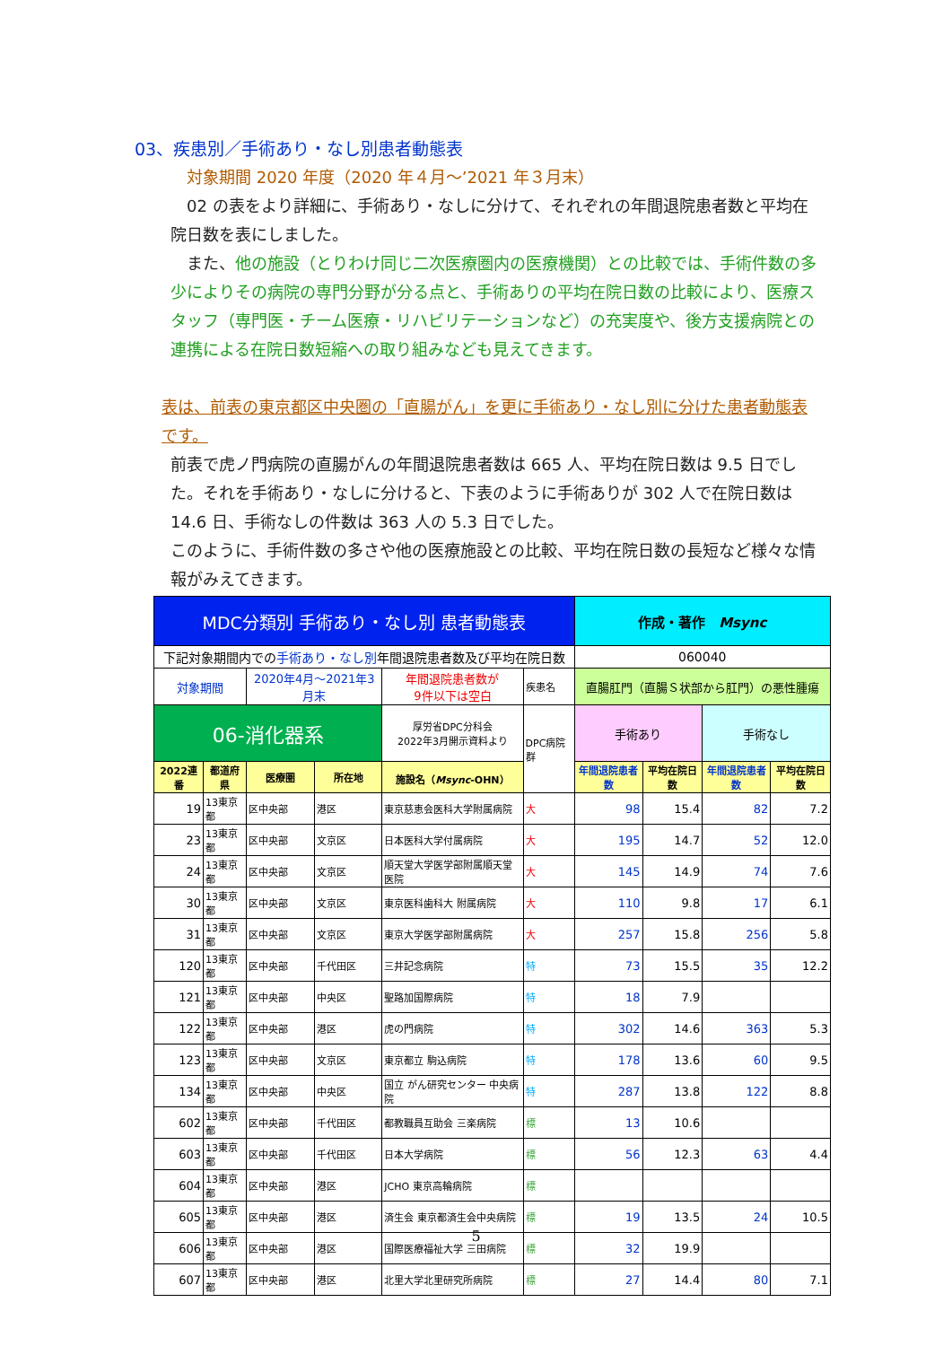03、疾患別／手術あり・なし別患者動態表
対象期間 2020 年度（2020 年４月～’2021 年３月末）
　02 の表をより詳細に、手術あり・なしに分けて、それぞれの年間退院患者数と平均在院日数を表にしました。
　また、他の施設（とりわけ同じ二次医療圏内の医療機関）との比較では、手術件数の多少によりその病院の専門分野が分る点と、手術ありの平均在院日数の比較により、医療スタッフ（専門医・チーム医療・リハビリテーションなど）の充実度や、後方支援病院との連携による在院日数短縮への取り組みなども見えてきます。
表は、前表の東京都区中央圏の「直腸がん」を更に手術あり・なし別に分けた患者動態表です。
前表で虎ノ門病院の直腸がんの年間退院患者数は 665 人、平均在院日数は 9.5 日でした。それを手術あり・なしに分けると、下表のように手術ありが 302 人で在院日数は 14.6 日、手術なしの件数は 363 人の 5.3 日でした。
このように、手術件数の多さや他の医療施設との比較、平均在院日数の長短など様々な情報がみえてきます。
| MDC分類別 手術あり・なし別 患者動態表 | | | | | | 作成・著作 Msync | | | |
| 下記対象期間内での 手術あり・なし別 年間退院患者数及び平均在院日数 | | | | | | 060040 | | | |
| 対象期間 | | 2020年4月～2021年3月末 | | 年間退院患者数が 9件以下は空白 | 疾患名 | 直腸肛門（直腸Ｓ状部から肛門）の悪性腫瘍 | | | |
| 06-消化器系 | | | | 厚労省DPC分科会 2022年3月開示資料より | DPC病院群 | 手術あり | | 手術なし | |
| 2022連番 | 都道府県 | 医療圏 | 所在地 | 施設名（ Msync -OHN） | | 年間退院患者数 | 平均在院日数 | 年間退院患者数 | 平均在院日数 |
| 19 | 13東京都 | 区中央部 | 港区 | 東京慈恵会医科大学附属病院 | 大 | 98 | 15.4 | 82 | 7.2 |
| 23 | 13東京都 | 区中央部 | 文京区 | 日本医科大学付属病院 | 大 | 195 | 14.7 | 52 | 12.0 |
| 24 | 13東京都 | 区中央部 | 文京区 | 順天堂大学医学部附属順天堂医院 | 大 | 145 | 14.9 | 74 | 7.6 |
| 30 | 13東京都 | 区中央部 | 文京区 | 東京医科歯科大 附属病院 | 大 | 110 | 9.8 | 17 | 6.1 |
| 31 | 13東京都 | 区中央部 | 文京区 | 東京大学医学部附属病院 | 大 | 257 | 15.8 | 256 | 5.8 |
| 120 | 13東京都 | 区中央部 | 千代田区 | 三井記念病院 | 特 | 73 | 15.5 | 35 | 12.2 |
| 121 | 13東京都 | 区中央部 | 中央区 | 聖路加国際病院 | 特 | 18 | 7.9 | | |
| 122 | 13東京都 | 区中央部 | 港区 | 虎の門病院 | 特 | 302 | 14.6 | 363 | 5.3 |
| 123 | 13東京都 | 区中央部 | 文京区 | 東京都立 駒込病院 | 特 | 178 | 13.6 | 60 | 9.5 |
| 134 | 13東京都 | 区中央部 | 中央区 | 国立 がん研究センター 中央病院 | 特 | 287 | 13.8 | 122 | 8.8 |
| 602 | 13東京都 | 区中央部 | 千代田区 | 都教職員互助会 三楽病院 | 標 | 13 | 10.6 | | |
| 603 | 13東京都 | 区中央部 | 千代田区 | 日本大学病院 | 標 | 56 | 12.3 | 63 | 4.4 |
| 604 | 13東京都 | 区中央部 | 港区 | JCHO 東京高輪病院 | 標 | | | | |
| 605 | 13東京都 | 区中央部 | 港区 | 済生会 東京都済生会中央病院 | 標 | 19 | 13.5 | 24 | 10.5 |
| 606 | 13東京都 | 区中央部 | 港区 | 国際医療福祉大学 三田病院 | 標 | 32 | 19.9 | | |
| 607 | 13東京都 | 区中央部 | 港区 | 北里大学北里研究所病院 | 標 | 27 | 14.4 | 80 | 7.1 |
5